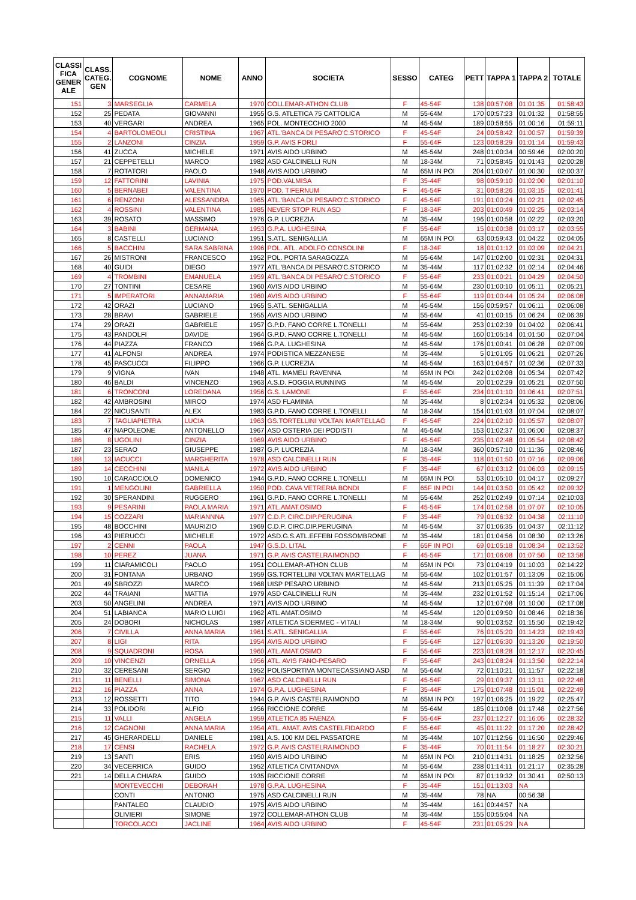| CLASSI FICA GENER ALE | CLASS. CATEG. GEN | COGNOME | NOME | ANNO | SOCIETA | SESSO | CATEG | PETT | TAPPA 1 | TAPPA 2 | TOTALE |
| --- | --- | --- | --- | --- | --- | --- | --- | --- | --- | --- | --- |
| 151 | 3 | MARSEGLIA | CARMELA | 1970 | COLLEMAR-ATHON CLUB | F | 45-54F | 138 | 00:57:08 | 01:01:35 | 01:58:43 |
| 152 | 25 | PEDATA | GIOVANNI | 1955 | G.S. ATLETICA 75 CATTOLICA | M | 55-64M | 170 | 00:57:23 | 01:01:32 | 01:58:55 |
| 153 | 40 | VERGARI | ANDREA | 1965 | POL. MONTECCHIO 2000 | M | 45-54M | 189 | 00:58:55 | 01:00:16 | 01:59:11 |
| 154 | 4 | BARTOLOMEOLI | CRISTINA | 1967 | ATL.'BANCA DI PESARO'C.STORICO | F | 45-54F | 24 | 00:58:42 | 01:00:57 | 01:59:39 |
| 155 | 2 | LANZONI | CINZIA | 1959 | G.P. AVIS FORLI | F | 55-64F | 123 | 00:58:29 | 01:01:14 | 01:59:43 |
| 156 | 41 | ZUCCA | MICHELE | 1971 | AVIS AIDO URBINO | M | 45-54M | 248 | 01:00:34 | 00:59:46 | 02:00:20 |
| 157 | 21 | CEPPETELLI | MARCO | 1982 | ASD CALCINELLI RUN | M | 18-34M | 71 | 00:58:45 | 01:01:43 | 02:00:28 |
| 158 | 7 | ROTATORI | PAOLO | 1948 | AVIS AIDO URBINO | M | 65M IN POI | 204 | 01:00:07 | 01:00:30 | 02:00:37 |
| 159 | 12 | FATTORINI | LAVINIA | 1975 | POD.VALMISA | F | 35-44F | 98 | 00:59:10 | 01:02:00 | 02:01:10 |
| 160 | 5 | BERNABEI | VALENTINA | 1970 | POD. TIFERNUM | F | 45-54F | 31 | 00:58:26 | 01:03:15 | 02:01:41 |
| 161 | 6 | RENZONI | ALESSANDRA | 1965 | ATL.'BANCA DI PESARO'C.STORICO | F | 45-54F | 191 | 01:00:24 | 01:02:21 | 02:02:45 |
| 162 | 4 | ROSSINI | VALENTINA | 1985 | NEVER STOP RUN ASD | F | 18-34F | 203 | 01:00:49 | 01:02:25 | 02:03:14 |
| 163 | 39 | ROSATO | MASSIMO | 1976 | G.P. LUCREZIA | M | 35-44M | 196 | 01:00:58 | 01:02:22 | 02:03:20 |
| 164 | 3 | BABINI | GERMANA | 1953 | G.P.A. LUGHESINA | F | 55-64F | 15 | 01:00:38 | 01:03:17 | 02:03:55 |
| 165 | 8 | CASTELLI | LUCIANO | 1951 | S.ATL. SENIGALLIA | M | 65M IN POI | 63 | 00:59:43 | 01:04:22 | 02:04:05 |
| 166 | 5 | BACCHINI | SARA SABRINA | 1996 | POL. ATL. ADOLFO CONSOLINI | F | 18-34F | 18 | 01:01:12 | 01:03:09 | 02:04:21 |
| 167 | 26 | MISTRONI | FRANCESCO | 1952 | POL. PORTA SARAGOZZA | M | 55-64M | 147 | 01:02:00 | 01:02:31 | 02:04:31 |
| 168 | 40 | GUIDI | DIEGO | 1977 | ATL.'BANCA DI PESARO'C.STORICO | M | 35-44M | 117 | 01:02:32 | 01:02:14 | 02:04:46 |
| 169 | 4 | TROMBINI | EMANUELA | 1959 | ATL.'BANCA DI PESARO'C.STORICO | F | 55-64F | 233 | 01:00:21 | 01:04:29 | 02:04:50 |
| 170 | 27 | TONTINI | CESARE | 1960 | AVIS AIDO URBINO | M | 55-64M | 230 | 01:00:10 | 01:05:11 | 02:05:21 |
| 171 | 5 | IMPERATORI | ANNAMARIA | 1960 | AVIS AIDO URBINO | F | 55-64F | 119 | 01:00:44 | 01:05:24 | 02:06:08 |
| 172 | 42 | ORAZI | LUCIANO | 1965 | S.ATL. SENIGALLIA | M | 45-54M | 156 | 00:59:57 | 01:06:11 | 02:06:08 |
| 173 | 28 | BRAVI | GABRIELE | 1955 | AVIS AIDO URBINO | M | 55-64M | 41 | 01:00:15 | 01:06:24 | 02:06:39 |
| 174 | 29 | ORAZI | GABRIELE | 1957 | G.P.D. FANO CORRE L.TONELLI | M | 55-64M | 253 | 01:02:39 | 01:04:02 | 02:06:41 |
| 175 | 43 | PANDOLFI | DAVIDE | 1964 | G.P.D. FANO CORRE L.TONELLI | M | 45-54M | 160 | 01:05:14 | 01:01:50 | 02:07:04 |
| 176 | 44 | PIAZZA | FRANCO | 1966 | G.P.A. LUGHESINA | M | 45-54M | 176 | 01:00:41 | 01:06:28 | 02:07:09 |
| 177 | 41 | ALFONSI | ANDREA | 1974 | PODISTICA MEZZANESE | M | 35-44M | 5 | 01:01:05 | 01:06:21 | 02:07:26 |
| 178 | 45 | PASCUCCI | FILIPPO | 1966 | G.P. LUCREZIA | M | 45-54M | 163 | 01:04:57 | 01:02:36 | 02:07:33 |
| 179 | 9 | VIGNA | IVAN | 1948 | ATL. MAMELI RAVENNA | M | 65M IN POI | 242 | 01:02:08 | 01:05:34 | 02:07:42 |
| 180 | 46 | BALDI | VINCENZO | 1963 | A.S.D. FOGGIA RUNNING | M | 45-54M | 20 | 01:02:29 | 01:05:21 | 02:07:50 |
| 181 | 6 | TRONCONI | LOREDANA | 1956 | G.S. LAMONE | F | 55-64F | 234 | 01:01:10 | 01:06:41 | 02:07:51 |
| 182 | 42 | AMBROSINI | MIRCO | 1974 | ASD FLAMINIA | M | 35-44M | 8 | 01:02:34 | 01:05:32 | 02:08:06 |
| 184 | 22 | NICUSANTI | ALEX | 1983 | G.P.D. FANO CORRE L.TONELLI | M | 18-34M | 154 | 01:01:03 | 01:07:04 | 02:08:07 |
| 183 | 7 | TAGLIAPIETRA | LUCIA | 1963 | GS.TORTELLINI VOLTAN MARTELLAG | F | 45-54F | 224 | 01:02:10 | 01:05:57 | 02:08:07 |
| 185 | 47 | NAPOLEONE | ANTONELLO | 1967 | ASD OSTERIA DEI PODISTI | M | 45-54M | 153 | 01:02:37 | 01:06:00 | 02:08:37 |
| 186 | 8 | UGOLINI | CINZIA | 1969 | AVIS AIDO URBINO | F | 45-54F | 235 | 01:02:48 | 01:05:54 | 02:08:42 |
| 187 | 23 | SERAO | GIUSEPPE | 1987 | G.P. LUCREZIA | M | 18-34M | 360 | 00:57:10 | 01:11:36 | 02:08:46 |
| 188 | 13 | IACUCCI | MARGHERITA | 1978 | ASD CALCINELLI RUN | F | 35-44F | 118 | 01:01:50 | 01:07:16 | 02:09:06 |
| 189 | 14 | CECCHINI | MANILA | 1972 | AVIS AIDO URBINO | F | 35-44F | 67 | 01:03:12 | 01:06:03 | 02:09:15 |
| 190 | 10 | CARACCIOLO | DOMENICO | 1944 | G.P.D. FANO CORRE L.TONELLI | M | 65M IN POI | 53 | 01:05:10 | 01:04:17 | 02:09:27 |
| 191 | 1 | MENGOLINI | GABRIELLA | 1950 | POD. CAVA VETRERIA BONDI | F | 65F IN POI | 144 | 01:03:50 | 01:05:42 | 02:09:32 |
| 192 | 30 | SPERANDINI | RUGGERO | 1961 | G.P.D. FANO CORRE L.TONELLI | M | 55-64M | 252 | 01:02:49 | 01:07:14 | 02:10:03 |
| 193 | 9 | PESARINI | PAOLA MARIA | 1971 | ATL.AMAT.OSIMO | F | 45-54F | 174 | 01:02:58 | 01:07:07 | 02:10:05 |
| 194 | 15 | COZZARI | MARIANNNA | 1977 | C.D.P. CIRC.DIP.PERUGINA | F | 35-44F | 79 | 01:06:32 | 01:04:38 | 02:11:10 |
| 195 | 48 | BOCCHINI | MAURIZIO | 1969 | C.D.P. CIRC.DIP.PERUGINA | M | 45-54M | 37 | 01:06:35 | 01:04:37 | 02:11:12 |
| 196 | 43 | PIERUCCI | MICHELE | 1972 | ASD.G.S.ATL.EFFEBI FOSSOMBRONE | M | 35-44M | 181 | 01:04:56 | 01:08:30 | 02:13:26 |
| 197 | 2 | CENNI | PAOLA | 1947 | G.S.D. LITAL | F | 65F IN POI | 69 | 01:05:18 | 01:08:34 | 02:13:52 |
| 198 | 10 | PEREZ | JUANA | 1971 | G.P. AVIS CASTELRAIMONDO | F | 45-54F | 171 | 01:06:08 | 01:07:50 | 02:13:58 |
| 199 | 11 | CIARAMICOLI | PAOLO | 1951 | COLLEMAR-ATHON CLUB | M | 65M IN POI | 73 | 01:04:19 | 01:10:03 | 02:14:22 |
| 200 | 31 | FONTANA | URBANO | 1959 | GS.TORTELLINI VOLTAN MARTELLAG | M | 55-64M | 102 | 01:01:57 | 01:13:09 | 02:15:06 |
| 201 | 49 | SBROZZI | MARCO | 1968 | UISP PESARO URBINO | M | 45-54M | 213 | 01:05:25 | 01:11:39 | 02:17:04 |
| 202 | 44 | TRAIANI | MATTIA | 1979 | ASD CALCINELLI RUN | M | 35-44M | 232 | 01:01:52 | 01:15:14 | 02:17:06 |
| 203 | 50 | ANGELINI | ANDREA | 1971 | AVIS AIDO URBINO | M | 45-54M | 12 | 01:07:08 | 01:10:00 | 02:17:08 |
| 204 | 51 | LABIANCA | MARIO LUIGI | 1962 | ATL.AMAT.OSIMO | M | 45-54M | 120 | 01:09:50 | 01:08:46 | 02:18:36 |
| 205 | 24 | DOBORI | NICHOLAS | 1987 | ATLETICA SIDERMEC - VITALI | M | 18-34M | 90 | 01:03:52 | 01:15:50 | 02:19:42 |
| 206 | 7 | CIVILLA | ANNA MARIA | 1961 | S.ATL. SENIGALLIA | F | 55-64F | 76 | 01:05:20 | 01:14:23 | 02:19:43 |
| 207 | 8 | LIGI | RITA | 1954 | AVIS AIDO URBINO | F | 55-64F | 127 | 01:06:30 | 01:13:20 | 02:19:50 |
| 208 | 9 | SQUADRONI | ROSA | 1960 | ATL.AMAT.OSIMO | F | 55-64F | 223 | 01:08:28 | 01:12:17 | 02:20:45 |
| 209 | 10 | VINCENZI | ORNELLA | 1956 | ATL. AVIS FANO-PESARO | F | 55-64F | 243 | 01:08:24 | 01:13:50 | 02:22:14 |
| 210 | 32 | CERESANI | SERGIO | 1952 | POLISPORTIVA MONTECASSIANO ASD | M | 55-64M | 72 | 01:10:21 | 01:11:57 | 02:22:18 |
| 211 | 11 | BENELLI | SIMONA | 1967 | ASD CALCINELLI RUN | F | 45-54F | 29 | 01:09:37 | 01:13:11 | 02:22:48 |
| 212 | 16 | PIAZZA | ANNA | 1974 | G.P.A. LUGHESINA | F | 35-44F | 175 | 01:07:48 | 01:15:01 | 02:22:49 |
| 213 | 12 | ROSSETTI | TITO | 1944 | G.P. AVIS CASTELRAIMONDO | M | 65M IN POI | 197 | 01:06:25 | 01:19:22 | 02:25:47 |
| 214 | 33 | POLIDORI | ALFIO | 1956 | RICCIONE CORRE | M | 55-64M | 185 | 01:10:08 | 01:17:48 | 02:27:56 |
| 215 | 11 | VALLI | ANGELA | 1959 | ATLETICA 85 FAENZA | F | 55-64F | 237 | 01:12:27 | 01:16:05 | 02:28:32 |
| 216 | 12 | CAGNONI | ANNA MARIA | 1954 | ATL. AMAT. AVIS CASTELFIDARDO | F | 55-64F | 45 | 01:11:22 | 01:17:20 | 02:28:42 |
| 217 | 45 | GHERARDELLI | DANIELE | 1981 | A.S. 100 KM DEL PASSATORE | M | 35-44M | 107 | 01:12:56 | 01:16:50 | 02:29:46 |
| 218 | 17 | CENSI | RACHELA | 1972 | G.P. AVIS CASTELRAIMONDO | F | 35-44F | 70 | 01:11:54 | 01:18:27 | 02:30:21 |
| 219 | 13 | SANTI | ERIS | 1950 | AVIS AIDO URBINO | M | 65M IN POI | 210 | 01:14:31 | 01:18:25 | 02:32:56 |
| 220 | 34 | VECERRICA | GUIDO | 1952 | ATLETICA CIVITANOVA | M | 55-64M | 238 | 01:14:11 | 01:21:17 | 02:35:28 |
| 221 | 14 | DELLA CHIARA | GUIDO | 1935 | RICCIONE CORRE | M | 65M IN POI | 87 | 01:19:32 | 01:30:41 | 02:50:13 |
| | | MONTEVECCHI | DEBORAH | 1978 | G.P.A. LUGHESINA | F | 35-44F | 151 | 01:13:03 | NA | |
| | | CONTI | ANTONIO | 1975 | ASD CALCINELLI RUN | M | 35-44M | 78 | NA | 00:56:38 | |
| | | PANTALEO | CLAUDIO | 1975 | AVIS AIDO URBINO | M | 35-44M | 161 | 00:44:57 | NA | |
| | | OLIVIERI | SIMONE | 1972 | COLLEMAR-ATHON CLUB | M | 35-44M | 155 | 00:55:04 | NA | |
| | | TORCOLACCI | JACLINE | 1964 | AVIS AIDO URBINO | F | 45-54F | 231 | 01:05:29 | NA | |